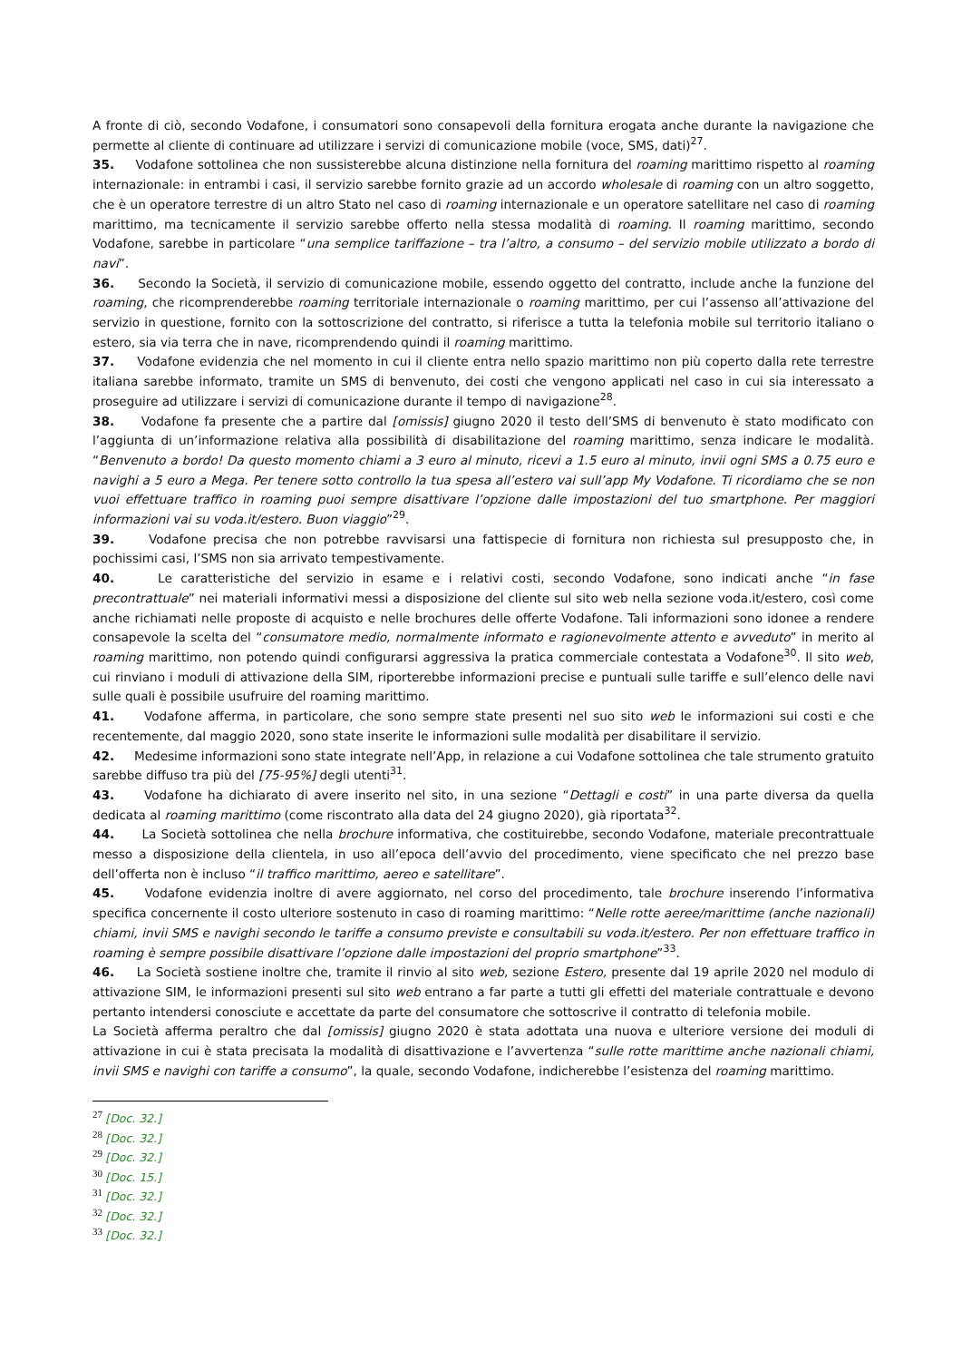A fronte di ciò, secondo Vodafone, i consumatori sono consapevoli della fornitura erogata anche durante la navigazione che permette al cliente di continuare ad utilizzare i servizi di comunicazione mobile (voce, SMS, dati)<sup>27</sup>.
35. Vodafone sottolinea che non sussisterebbe alcuna distinzione nella fornitura del roaming marittimo rispetto al roaming internazionale: in entrambi i casi, il servizio sarebbe fornito grazie ad un accordo wholesale di roaming con un altro soggetto, che è un operatore terrestre di un altro Stato nel caso di roaming internazionale e un operatore satellitare nel caso di roaming marittimo, ma tecnicamente il servizio sarebbe offerto nella stessa modalità di roaming. Il roaming marittimo, secondo Vodafone, sarebbe in particolare “una semplice tariffazione – tra l’altro, a consumo – del servizio mobile utilizzato a bordo di navi”.
36. Secondo la Società, il servizio di comunicazione mobile, essendo oggetto del contratto, include anche la funzione del roaming, che ricomprenderebbe roaming territoriale internazionale o roaming marittimo, per cui l’assenso all’attivazione del servizio in questione, fornito con la sottoscrizione del contratto, si riferisce a tutta la telefonia mobile sul territorio italiano o estero, sia via terra che in nave, ricomprendendo quindi il roaming marittimo.
37. Vodafone evidenzia che nel momento in cui il cliente entra nello spazio marittimo non più coperto dalla rete terrestre italiana sarebbe informato, tramite un SMS di benvenuto, dei costi che vengono applicati nel caso in cui sia interessato a proseguire ad utilizzare i servizi di comunicazione durante il tempo di navigazione<sup>28</sup>.
38. Vodafone fa presente che a partire dal [omissis] giugno 2020 il testo dell’SMS di benvenuto è stato modificato con l’aggiunta di un’informazione relativa alla possibilità di disabilitazione del roaming marittimo, senza indicare le modalità. “Benvenuto a bordo! Da questo momento chiami a 3 euro al minuto, ricevi a 1.5 euro al minuto, invii ogni SMS a 0.75 euro e navighi a 5 euro a Mega. Per tenere sotto controllo la tua spesa all’estero vai sull’app My Vodafone. Ti ricordiamo che se non vuoi effettuare traffico in roaming puoi sempre disattivare l’opzione dalle impostazioni del tuo smartphone. Per maggiori informazioni vai su voda.it/estero. Buon viaggio”<sup>29</sup>.
39. Vodafone precisa che non potrebbe ravvisarsi una fattispecie di fornitura non richiesta sul presupposto che, in pochissimi casi, l’SMS non sia arrivato tempestivamente.
40. Le caratteristiche del servizio in esame e i relativi costi, secondo Vodafone, sono indicati anche “in fase precontrattuale” nei materiali informativi messi a disposizione del cliente sul sito web nella sezione voda.it/estero, così come anche richiamati nelle proposte di acquisto e nelle brochures delle offerte Vodafone. Tali informazioni sono idonee a rendere consapevole la scelta del “consumatore medio, normalmente informato e ragionevolmente attento e avveduto” in merito al roaming marittimo, non potendo quindi configurarsi aggressiva la pratica commerciale contestata a Vodafone<sup>30</sup>. Il sito web, cui rinviano i moduli di attivazione della SIM, riporterebbe informazioni precise e puntuali sulle tariffe e sull’elenco delle navi sulle quali è possibile usufruire del roaming marittimo.
41. Vodafone afferma, in particolare, che sono sempre state presenti nel suo sito web le informazioni sui costi e che recentemente, dal maggio 2020, sono state inserite le informazioni sulle modalità per disabilitare il servizio.
42. Medesime informazioni sono state integrate nell’App, in relazione a cui Vodafone sottolinea che tale strumento gratuito sarebbe diffuso tra più del [75-95%] degli utenti<sup>31</sup>.
43. Vodafone ha dichiarato di avere inserito nel sito, in una sezione “Dettagli e costi” in una parte diversa da quella dedicata al roaming marittimo (come riscontrato alla data del 24 giugno 2020), già riportata<sup>32</sup>.
44. La Società sottolinea che nella brochure informativa, che costituirebbe, secondo Vodafone, materiale precontrattuale messo a disposizione della clientela, in uso all’epoca dell’avvio del procedimento, viene specificato che nel prezzo base dell’offerta non è incluso “il traffico marittimo, aereo e satellitare”.
45. Vodafone evidenzia inoltre di avere aggiornato, nel corso del procedimento, tale brochure inserendo l’informativa specifica concernente il costo ulteriore sostenuto in caso di roaming marittimo: “Nelle rotte aeree/marittime (anche nazionali) chiami, invii SMS e navighi secondo le tariffe a consumo previste e consultabili su voda.it/estero. Per non effettuare traffico in roaming è sempre possibile disattivare l’opzione dalle impostazioni del proprio smartphone”<sup>33</sup>.
46. La Società sostiene inoltre che, tramite il rinvio al sito web, sezione Estero, presente dal 19 aprile 2020 nel modulo di attivazione SIM, le informazioni presenti sul sito web entrano a far parte a tutti gli effetti del materiale contrattuale e devono pertanto intendersi conosciute e accettate da parte del consumatore che sottoscrive il contratto di telefonia mobile.
La Società afferma peraltro che dal [omissis] giugno 2020 è stata adottata una nuova e ulteriore versione dei moduli di attivazione in cui è stata precisata la modalità di disattivazione e l’avvertenza “sulle rotte marittime anche nazionali chiami, invii SMS e navighi con tariffe a consumo”, la quale, secondo Vodafone, indicherebbe l’esistenza del roaming marittimo.
<sup>27</sup> [Doc. 32.]
<sup>28</sup> [Doc. 32.]
<sup>29</sup> [Doc. 32.]
<sup>30</sup> [Doc. 15.]
<sup>31</sup> [Doc. 32.]
<sup>32</sup> [Doc. 32.]
<sup>33</sup> [Doc. 32.]